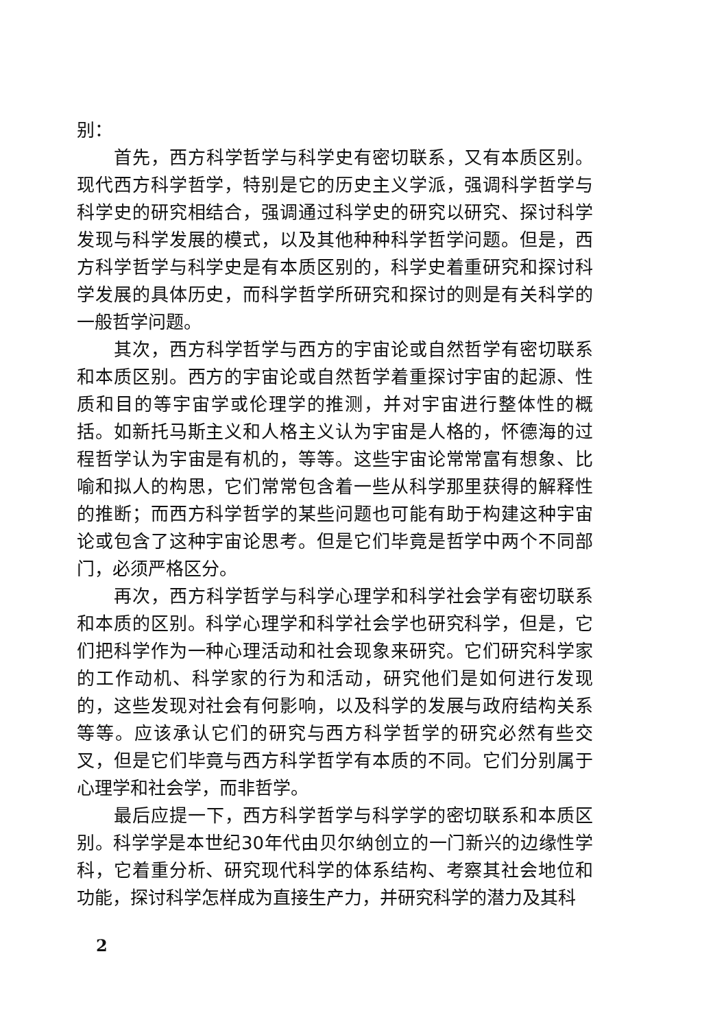别：
首先，西方科学哲学与科学史有密切联系，又有本质区别。现代西方科学哲学，特别是它的历史主义学派，强调科学哲学与科学史的研究相结合，强调通过科学史的研究以研究、探讨科学发现与科学发展的模式，以及其他种种科学哲学问题。但是，西方科学哲学与科学史是有本质区别的，科学史着重研究和探讨科学发展的具体历史，而科学哲学所研究和探讨的则是有关科学的一般哲学问题。
其次，西方科学哲学与西方的宇宙论或自然哲学有密切联系和本质区别。西方的宇宙论或自然哲学着重探讨宇宙的起源、性质和目的等宇宙学或伦理学的推测，并对宇宙进行整体性的概括。如新托马斯主义和人格主义认为宇宙是人格的，怀德海的过程哲学认为宇宙是有机的，等等。这些宇宙论常常富有想象、比喻和拟人的构思，它们常常包含着一些从科学那里获得的解释性的推断；而西方科学哲学的某些问题也可能有助于构建这种宇宙论或包含了这种宇宙论思考。但是它们毕竟是哲学中两个不同部门，必须严格区分。
再次，西方科学哲学与科学心理学和科学社会学有密切联系和本质的区别。科学心理学和科学社会学也研究科学，但是，它们把科学作为一种心理活动和社会现象来研究。它们研究科学家的工作动机、科学家的行为和活动，研究他们是如何进行发现的，这些发现对社会有何影响，以及科学的发展与政府结构关系等等。应该承认它们的研究与西方科学哲学的研究必然有些交叉，但是它们毕竟与西方科学哲学有本质的不同。它们分别属于心理学和社会学，而非哲学。
最后应提一下，西方科学哲学与科学学的密切联系和本质区别。科学学是本世纪30年代由贝尔纳创立的一门新兴的边缘性学科，它着重分析、研究现代科学的体系结构、考察其社会地位和功能，探讨科学怎样成为直接生产力，并研究科学的潜力及其科
2